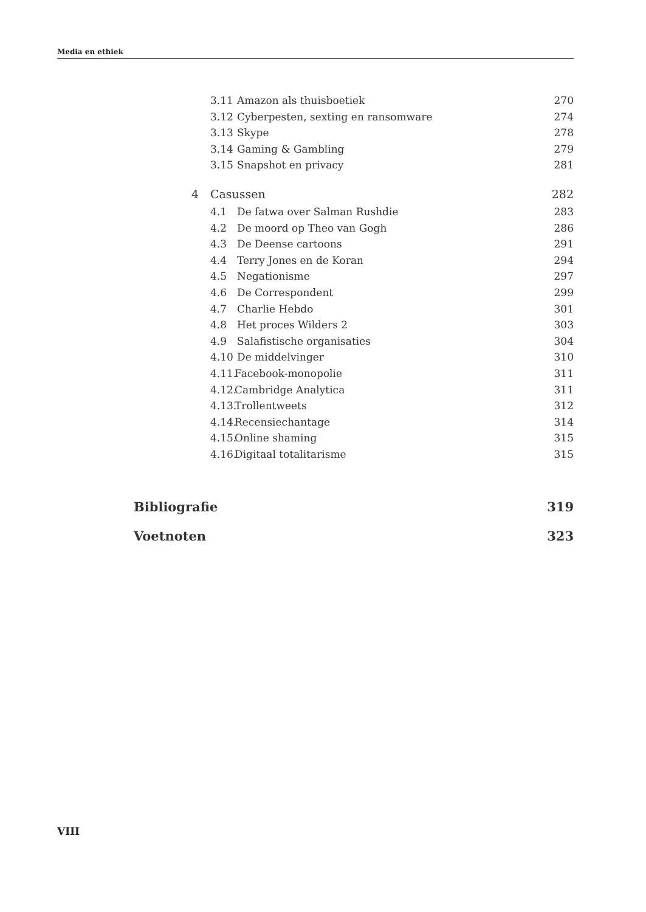Media en ethiek
3.11 Amazon als thuisboetiek 270
3.12 Cyberpesten, sexting en ransomware 274
3.13 Skype 278
3.14 Gaming & Gambling 279
3.15 Snapshot en privacy 281
4 Casussen 282
4.1 De fatwa over Salman Rushdie 283
4.2 De moord op Theo van Gogh 286
4.3 De Deense cartoons 291
4.4 Terry Jones en de Koran 294
4.5 Negationisme 297
4.6 De Correspondent 299
4.7 Charlie Hebdo 301
4.8 Het proces Wilders 2 303
4.9 Salafistische organisaties 304
4.10 De middelvinger 310
4.11. Facebook-monopolie 311
4.12. Cambridge Analytica 311
4.13. Trollentweets 312
4.14. Recensiechantage 314
4.15. Online shaming 315
4.16. Digitaal totalitarisme 315
Bibliografie 319
Voetnoten 323
VIII